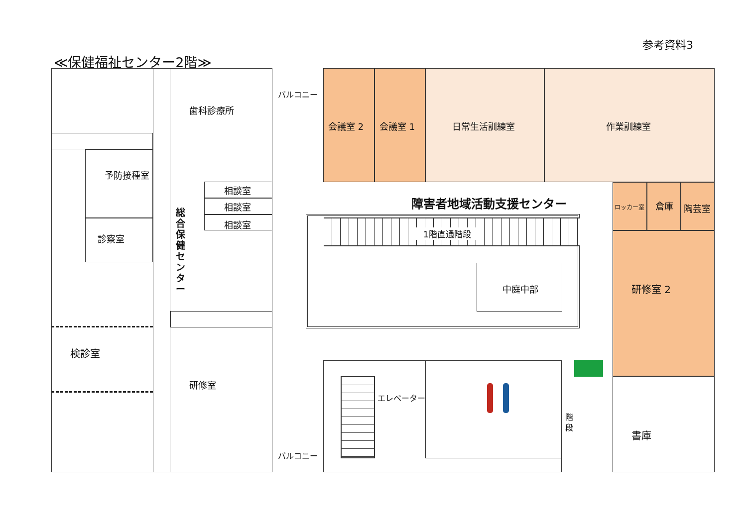参考資料3
≪保健福祉センター2階≫
予防接種室
診察室
検診室
歯科診療所
総合保健センター
相談室
相談室
相談室
研修室
バルコニー
バルコニー
会議室 2 会議室 1 日常生活訓練室 作業訓練室
障害者地域活動支援センター ロッカー室 倉庫 陶芸室
研修室 2
書庫
1階直通階段
中庭中部
エレベーター
階段